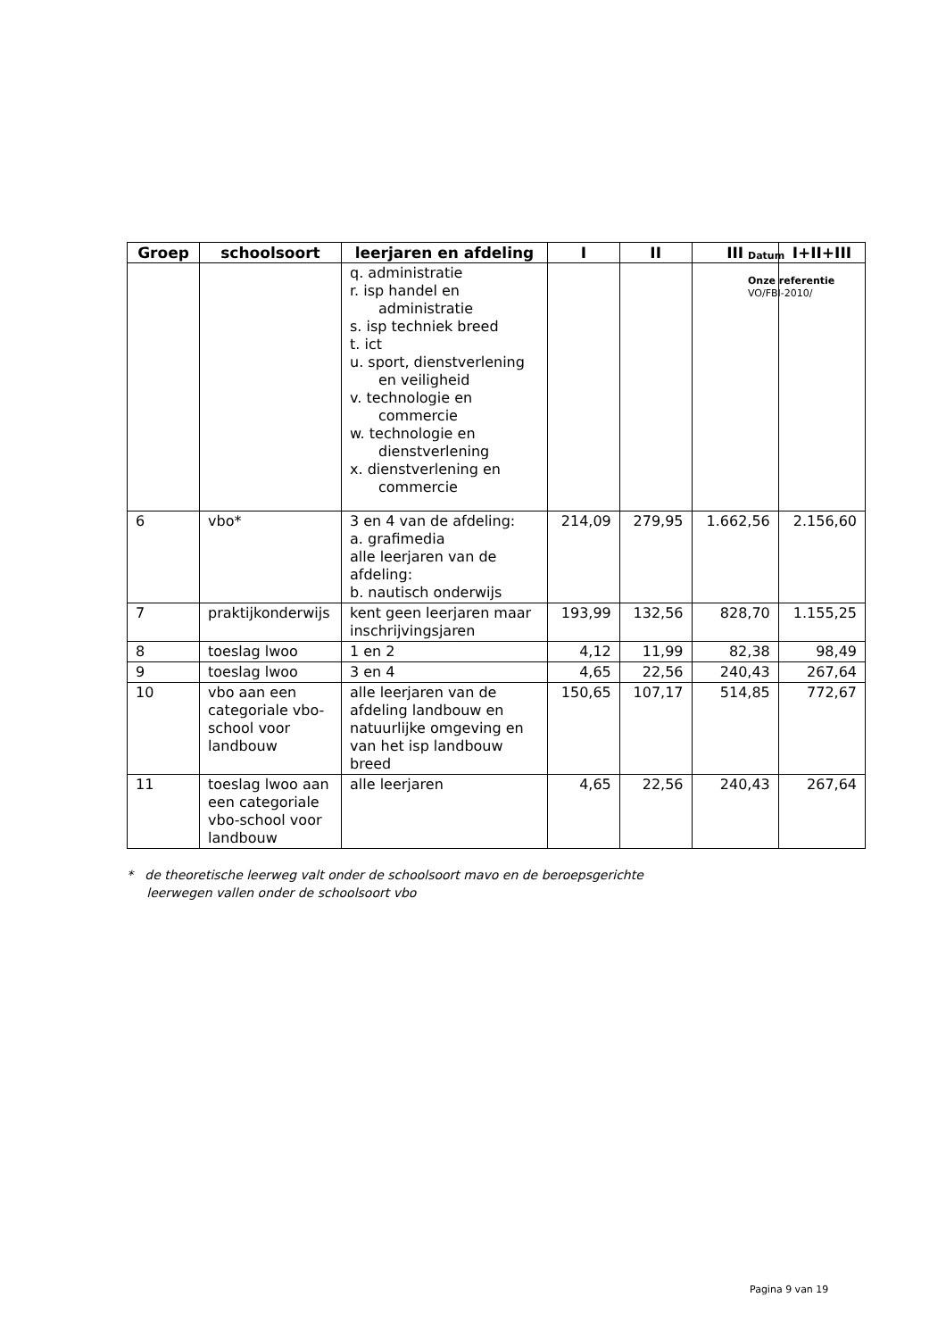| Groep | schoolsoort | leerjaren en afdeling | I | II | III | I+II+III |
| --- | --- | --- | --- | --- | --- | --- |
| | | q. administratie r. isp handel en administratie s. isp techniek breed t. ict u. sport, dienstverlening en veiligheid v. technologie en commercie w. technologie en dienstverlening x. dienstverlening en commercie | | | | |
| 6 | vbo* | 3 en 4 van de afdeling: a. grafimedia alle leerjaren van de afdeling: b. nautisch onderwijs | 214,09 | 279,95 | 1.662,56 | 2.156,60 |
| 7 | praktijkonderwijs | kent geen leerjaren maar inschrijvingsjaren | 193,99 | 132,56 | 828,70 | 1.155,25 |
| 8 | toeslag lwoo | 1 en 2 | 4,12 | 11,99 | 82,38 | 98,49 |
| 9 | toeslag lwoo | 3 en 4 | 4,65 | 22,56 | 240,43 | 267,64 |
| 10 | vbo aan een categoriale vbo-school voor landbouw | alle leerjaren van de afdeling landbouw en natuurlijke omgeving en van het isp landbouw breed | 150,65 | 107,17 | 514,85 | 772,67 |
| 11 | toeslag lwoo aan een categoriale vbo-school voor landbouw | alle leerjaren | 4,65 | 22,56 | 240,43 | 267,64 |
Datum
Onze referentie
VO/FBI-2010/
* de theoretische leerweg valt onder de schoolsoort mavo en de beroepsgerichte
leerwegen vallen onder de schoolsoort vbo
Pagina 9 van 19